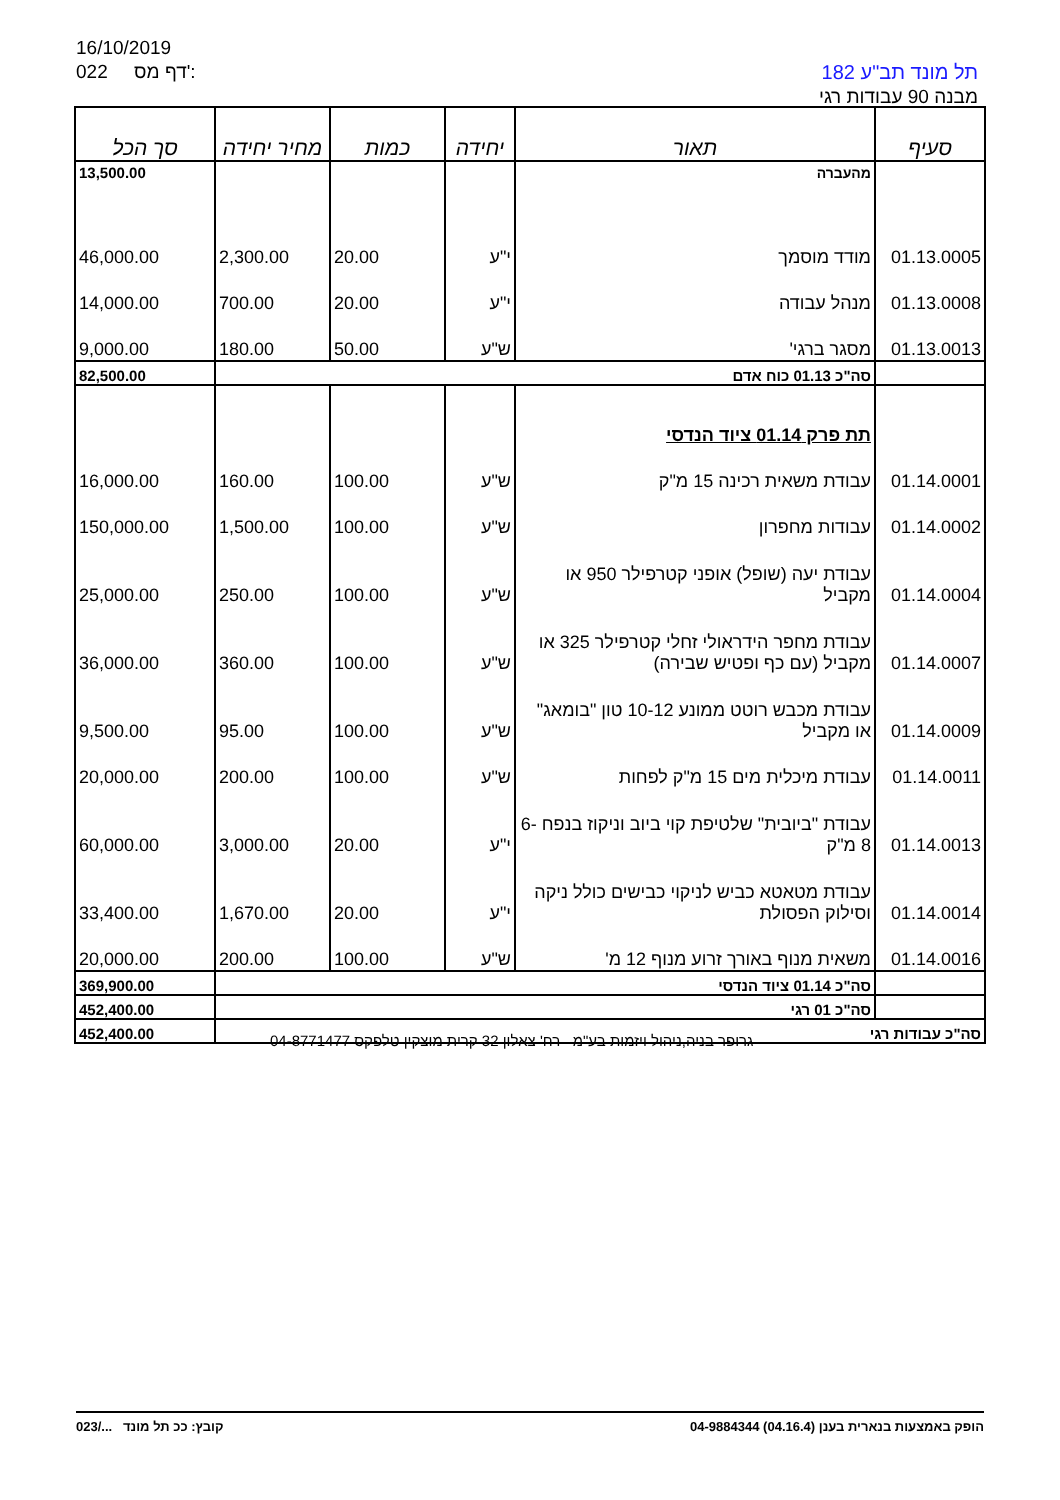16/10/2019
022 דף מס':
תל מונד תב"ע 182
מבנה 90 עבודות רגי
| סעיף | תאור | יחידה | כמות | מחיר יחידה | סך הכל |
| --- | --- | --- | --- | --- | --- |
| | מהעברה | | | | 13,500.00 |
| 01.13.0005 | מודד מוסמך | י"ע | 20.00 | 2,300.00 | 46,000.00 |
| 01.13.0008 | מנהל עבודה | י"ע | 20.00 | 700.00 | 14,000.00 |
| 01.13.0013 | מסגר ברגי' | ש"ע | 50.00 | 180.00 | 9,000.00 |
| | סה"כ 01.13 כוח אדם | | | | 82,500.00 |
| | תת פרק 01.14 ציוד הנדסי | | | | |
| 01.14.0001 | עבודת משאית רכינה 15 מ"ק | ש"ע | 100.00 | 160.00 | 16,000.00 |
| 01.14.0002 | עבודות מחפרון | ש"ע | 100.00 | 1,500.00 | 150,000.00 |
| 01.14.0004 | עבודת יעה (שופל) אופני קטרפילר 950 או מקביל | ש"ע | 100.00 | 250.00 | 25,000.00 |
| 01.14.0007 | עבודת מחפר הידראולי זחלי קטרפילר 325 או מקביל (עם כף ופטיש שבירה) | ש"ע | 100.00 | 360.00 | 36,000.00 |
| 01.14.0009 | עבודת מכבש רוטט ממונע 10-12 טון "בומאג" או מקביל | ש"ע | 100.00 | 95.00 | 9,500.00 |
| 01.14.0011 | עבודת מיכלית מים 15 מ"ק לפחות | ש"ע | 100.00 | 200.00 | 20,000.00 |
| 01.14.0013 | עבודת "ביובית" שלטיפת קוי ביוב וניקוז בנפח 6-8 מ"ק | י"ע | 20.00 | 3,000.00 | 60,000.00 |
| 01.14.0014 | עבודת מטאטא כביש לניקוי כבישים כולל ניקה וסילוק הפסולת | י"ע | 20.00 | 1,670.00 | 33,400.00 |
| 01.14.0016 | משאית מנוף באורך זרוע מנוף 12 מ' | ש"ע | 100.00 | 200.00 | 20,000.00 |
| | סה"כ 01.14 ציוד הנדסי | | | | 369,900.00 |
| | סה"כ 01 רגי | | | | 452,400.00 |
| סה"כ עבודות רגי | | | | | 452,400.00 |
גרופר בניה,ניהול ויזמות בע"מ רח' צאלון 32 קרית מוצקין טלפקס 04-8771477
023/... קובץ: ככ תל מונד הופק באמצעות בנארית בענן (04.16.4) 04-9884344